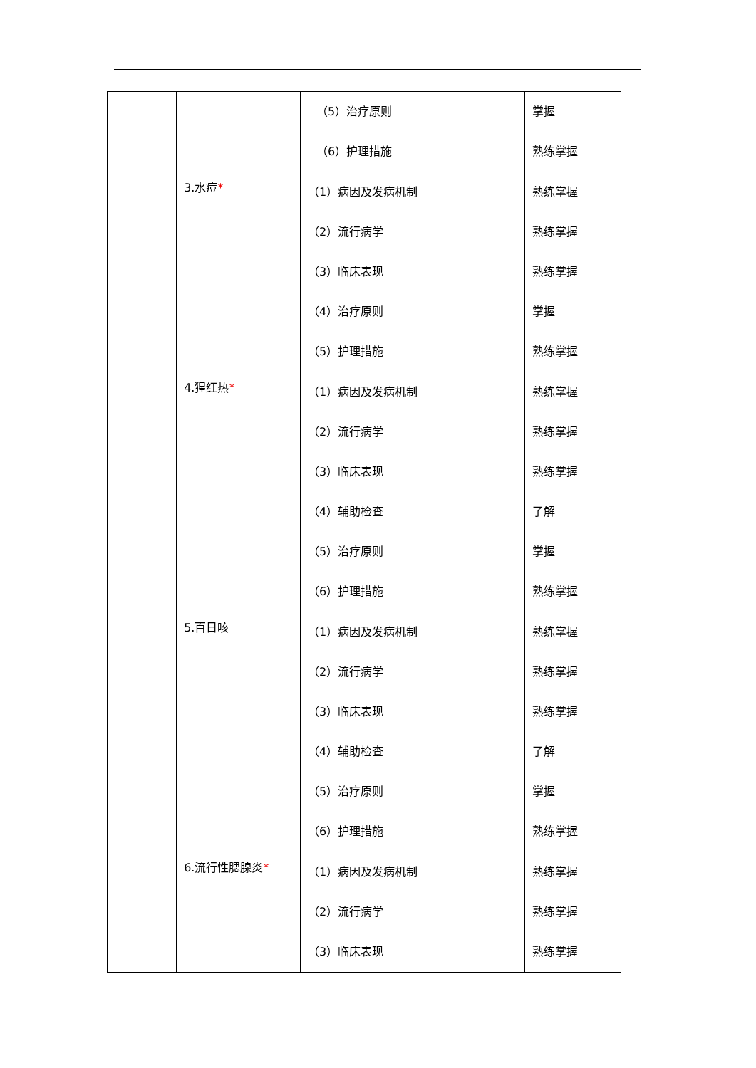| | | （5）治疗原则 （6）护理措施 | 掌握 熟练掌握 |
| | 3.水痘 * | （1）病因及发病机制 （2）流行病学 （3）临床表现 （4）治疗原则 （5）护理措施 | 熟练掌握 熟练掌握 熟练掌握 掌握 熟练掌握 |
| | 4.猩红热 * | （1）病因及发病机制 （2）流行病学 （3）临床表现 （4）辅助检查 （5）治疗原则 （6）护理措施 | 熟练掌握 熟练掌握 熟练掌握 了解 掌握 熟练掌握 |
| | 5.百日咳 | （1）病因及发病机制 （2）流行病学 （3）临床表现 （4）辅助检查 （5）治疗原则 （6）护理措施 | 熟练掌握 熟练掌握 熟练掌握 了解 掌握 熟练掌握 |
| | 6.流行性腮腺炎 * | （1）病因及发病机制 （2）流行病学 （3）临床表现 | 熟练掌握 熟练掌握 熟练掌握 |